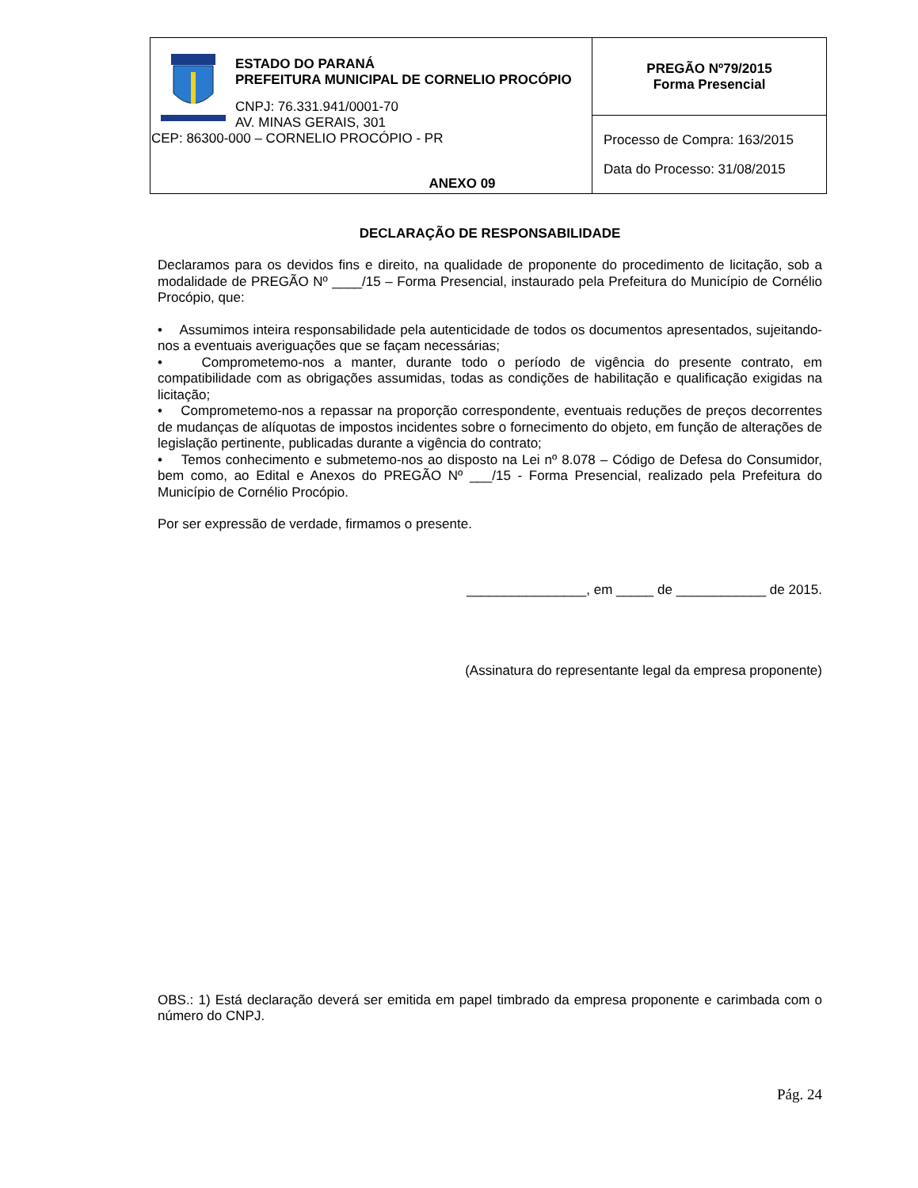| ESTADO DO PARANÁ PREFEITURA MUNICIPAL DE CORNELIO PROCÓPIO CNPJ: 76.331.941/0001-70 AV. MINAS GERAIS, 301 CEP: 86300-000 – CORNELIO PROCÓPIO - PR | PREGÃO Nº79/2015 Forma Presencial |
| | Processo de Compra: 163/2015 Data do Processo: 31/08/2015 |
ANEXO 09
DECLARAÇÃO DE RESPONSABILIDADE
Declaramos para os devidos fins e direito, na qualidade de proponente do procedimento de licitação, sob a modalidade de PREGÃO Nº ____/15 – Forma Presencial, instaurado pela Prefeitura do Município de Cornélio Procópio, que:
• Assumimos inteira responsabilidade pela autenticidade de todos os documentos apresentados, sujeitando-nos a eventuais averiguações que se façam necessárias;
• Comprometemo-nos a manter, durante todo o período de vigência do presente contrato, em compatibilidade com as obrigações assumidas, todas as condições de habilitação e qualificação exigidas na licitação;
• Comprometemo-nos a repassar na proporção correspondente, eventuais reduções de preços decorrentes de mudanças de alíquotas de impostos incidentes sobre o fornecimento do objeto, em função de alterações de legislação pertinente, publicadas durante a vigência do contrato;
• Temos conhecimento e submetemo-nos ao disposto na Lei nº 8.078 – Código de Defesa do Consumidor, bem como, ao Edital e Anexos do PREGÃO Nº ___/15 - Forma Presencial, realizado pela Prefeitura do Município de Cornélio Procópio.
Por ser expressão de verdade, firmamos o presente.
________________, em _____ de ____________ de 2015.
(Assinatura do representante legal da empresa proponente)
OBS.: 1) Está declaração deverá ser emitida em papel timbrado da empresa proponente e carimbada com o número do CNPJ.
Pág. 24